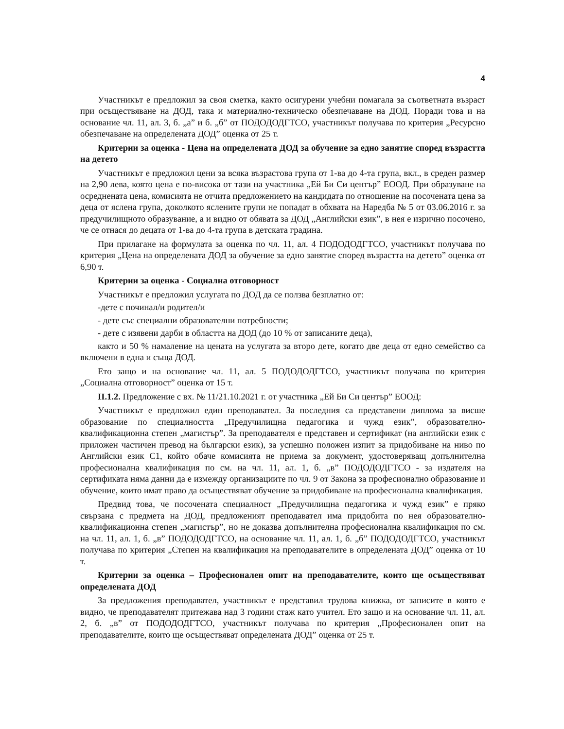4
Участникът е предложил за своя сметка, както осигурени учебни помагала за съответната възраст при осъществяване на ДОД, така и материално-техническо обезпечаване на ДОД. Поради това и на основание чл. 11, ал. 3, б. „а” и б. „б” от ПОДОДОДГТСО, участникът получава по критерия „Ресурсно обезпечаване на определената ДОД” оценка от 25 т.
Критерии за оценка - Цена на определената ДОД за обучение за едно занятие според възрастта на детето
Участникът е предложил цени за всяка възрастова група от 1-ва до 4-та група, вкл., в среден размер на 2,90 лева, която цена е по-висока от тази на участника „Ей Би Си център” ЕООД. При образуване на осреднената цена, комисията не отчита предложението на кандидата по отношение на посочената цена за деца от яслена група, доколкото ясле­ните групи не попадат в обхвата на Наредба № 5 от 03.06.2016 г. за предучилищното образувание, а и видно от обявата за ДОД „Английски език”, в нея е изрично посочено, че се отнася до децата от 1-ва до 4-та група в детската градина.
При прилагане на формулата за оценка по чл. 11, ал. 4 ПОДОДОДГТСО, участникът получава по критерия „Цена на определената ДОД за обучение за едно занятие според възрастта на детето” оценка от 6,90 т.
Критерии за оценка - Социална отговорност
Участникът е предложил услугата по ДОД да се ползва безплатно от:
-дете с починал/и родител/и
- дете със специални образователни потребности;
- дете с изявени дарби в областта на ДОД (до 10 % от записаните деца),
както и 50 % намаление на цената на услугата за второ дете, когато две деца от едно семейство са включени в една и съща ДОД.
Ето защо и на основание чл. 11, ал. 5 ПОДОДОДГТСО, участникът получава по критерия „Социална отговорност” оценка от 15 т.
II.1.2. Предложение с вх. № 11/21.10.2021 г. от участника „Ей Би Си център” ЕООД:
Участникът е предложил един преподавател. За последния са представени диплома за висше образование по специалността „Предучилищна педагогика и чужд език”, образователно-квалификационна степен „магистър”. За преподавателя е представен и сертификат (на английски език с приложен частичен превод на български език), за успешно положен изпит за придобиване на ниво по Английски език С1, който обаче комисията не приема за документ, удостоверяващ допълнителна професионална квалификация по см. на чл. 11, ал. 1, б. „в” ПОДОДОДГТСО - за издателя на сертификата няма данни да е измежду организациите по чл. 9 от Закона за професионално образование и обучение, които имат право да осъществяват обучение за придобиване на професионална квалификация.
Предвид това, че посочената специалност „Предучилищна педагогика и чужд език” е пряко свързана с предмета на ДОД, предложеният преподавател има придобита по нея образователно-квалификационна степен „магистър”, но не доказва допълнителна професионална квалификация по см. на чл. 11, ал. 1, б. „в” ПОДОДОДГТСО, на основание чл. 11, ал. 1, б. „б” ПОДОДОДГТСО, участникът получава по критерия „Степен на квалификация на преподавателите в определената ДОД” оценка от 10 т.
Критерии за оценка – Професионален опит на преподавателите, които ще осъществяват определената ДОД
За предложения преподавател, участникът е представил трудова книжка, от записите в която е видно, че преподавателят притежава над 3 години стаж като учител. Ето защо и на основание чл. 11, ал. 2, б. „в” от ПОДОДОДГТСО, участникът получава по критерия „Професионален опит на преподавателите, които ще осъществяват определената ДОД” оценка от 25 т.